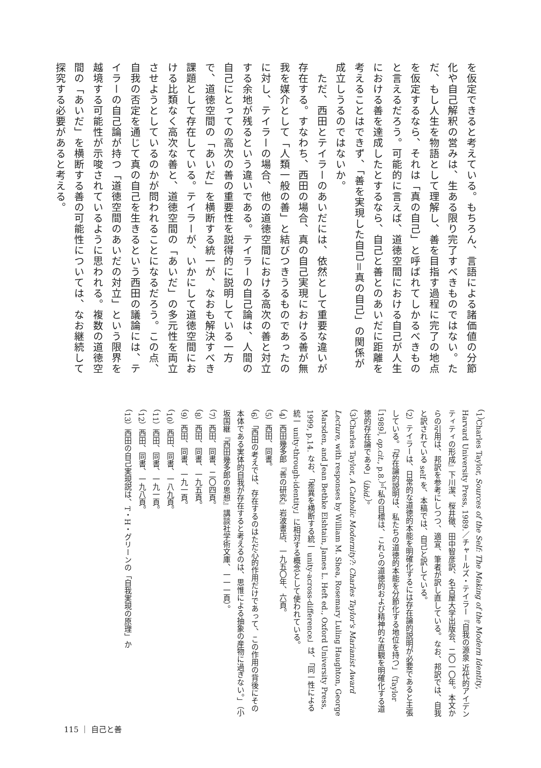を仮定できると考えている。もちろん、言語による諸価値の分節化や自己解釈の営みは、生ある限り完了すべきものではない。ただ、もし人生を物語として理解し、善を目指す過程に完了の地点を仮定するなら、それは「真の自己」と呼ばれてしかるべきものと言えるだろう。可能的に言えば、道徳空間における自己が人生における善を達成したとするなら、自己と善とのあいだに距離を考えることはできず、「善を実現した自己＝真の自己」の関係が成立しうるのではないか。
　ただ、西田とテイラーのあいだには、依然として重要な違いが存在する。すなわち、西田の場合、真の自己実現における善が無我を媒介として「人類一般の善」と結びつきうるものであったのに対し、テイラーの場合、他の道徳空間における高次の善と対立する余地が残るという違いである。テイラーの自己論は、人間の自己にとっての高次の善の重要性を説得的に説明している一方で、道徳空間の「あいだ」を横断する統一が、なおも解決すべき課題として存在している。テイラーが、いかにして道徳空間における比類なく高次な善と、道徳空間の「あいだ」の多元性を両立させようとしているのかが問われることになるだろう。この点、自我の否定を通じて真の自己を生きるという西田の議論には、テイラーの自己論が持つ「道徳空間のあいだの対立」という限界を越境する可能性が示唆されているように思われる。複数の道徳空間の「あいだ」を横断する善の可能性については、なお継続して探究する必要があると考える。
（1）Charles Taylor, Sources of the Self: The Making of the Modern Identity, Harvard University Press, 1989.／チャールズ・テイラー『自我の源泉 近代的アイデンティティの形成』下川潔、桜井徹、田中智彦訳、名古屋大学出版会、二〇一〇年。本文からの引用は、邦訳を参考にしつつ、適宜、筆者が訳し直している。なお、邦訳では、自我と訳されている self を、本稿では、自己と訳している。
（2）テイラーは、日常的な道徳的本能を明確化するには存在論的説明が必要であると主張している。「存在論的説明は、私たちの道徳的本能を分節化する地位を持つ」（Taylor［1989］, op.cit., p.8.）。「私の目標は、これらの道徳的および精神的な直観を明確化する道徳的存在論である」（ibid.）。
（3）Charles Taylor, A Catholic Modernity?: Charles Taylor's Marianist Award Lecture, with responses by William M. Shea, Rosemary Luling Haughton, George Marsden, and Jean Bethke Elshtain, James L. Heft ed., Oxford University Press, 1999, p.14. なお、「差異を横断する統一 unity-across-difference」は、「同一性による統一 unity-through-identity」に相対する概念として使われている。
（4）西田幾多郎『善の研究』岩波書店、一九五〇年、六頁。
（5）西田、同書。
（6）「西田の考えでは、存在するのはただ心的作用だけであって、この作用の背後にその本体である実体的自我が存在すると考えるのは、思惟による抽象の産物に過ぎない。」（小坂国継『西田幾多郎の思想』講談社学術文庫、一一一頁）。
（7）西田、同書、二〇四頁。
（8）西田、同書、一九五頁。
（9）西田、同書、一九一頁。
（10）西田、同書、一八九頁。
（11）西田、同書、一九一頁。
（12）西田、同書、一九八頁。
（13）西田の自己実現説は、T・H・グリーンの「自我実現の原理」か
115 ｜ 自己と善